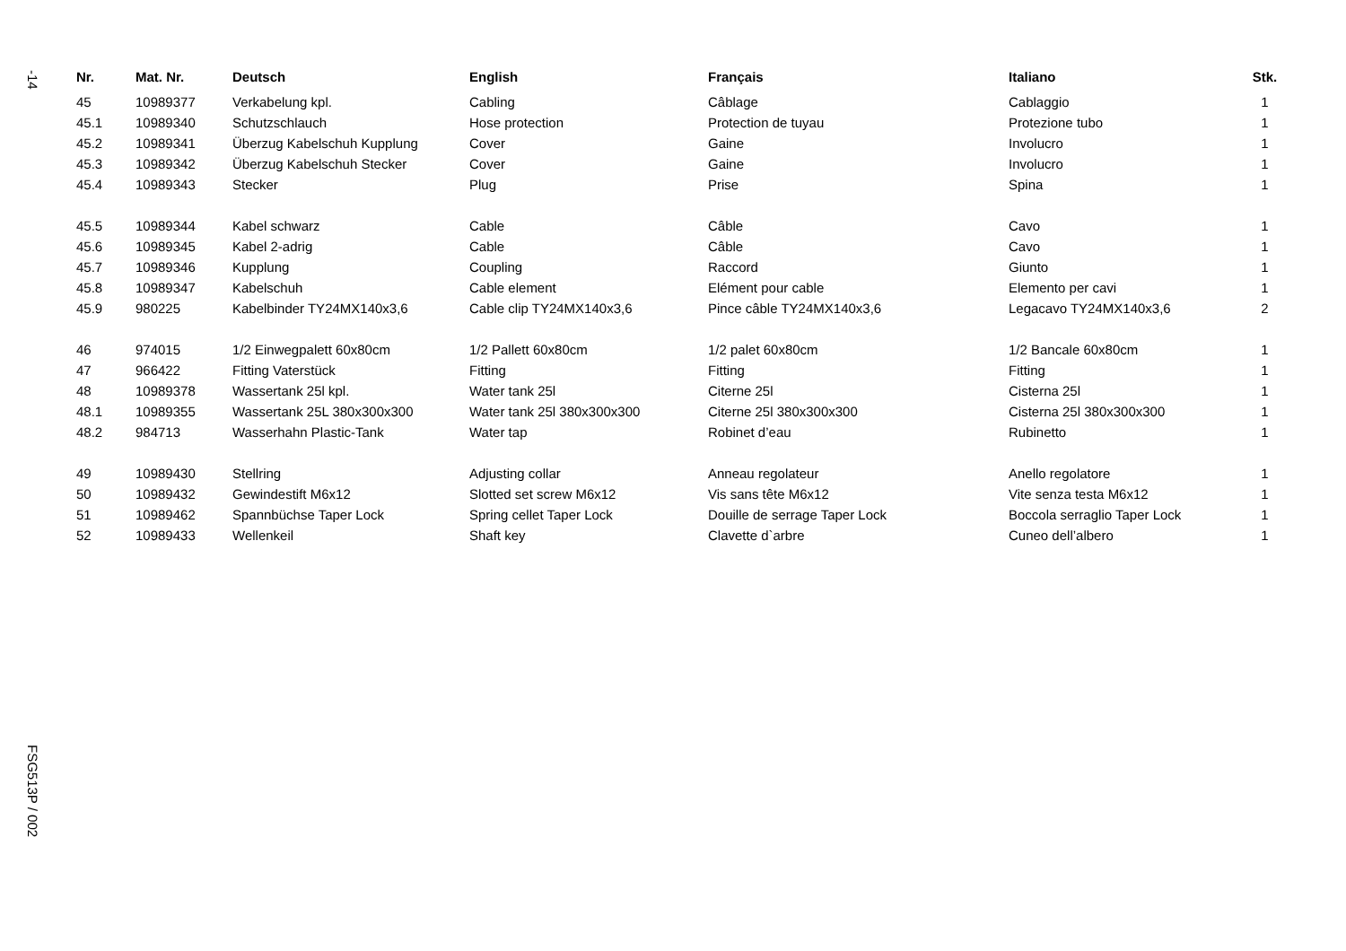-14
| Nr. | Mat. Nr. | Deutsch | English | Français | Italiano | Stk. |
| --- | --- | --- | --- | --- | --- | --- |
| 45 | 10989377 | Verkabelung kpl. | Cabling | Câblage | Cablaggio | 1 |
| 45.1 | 10989340 | Schutzschlauch | Hose protection | Protection de tuyau | Protezione tubo | 1 |
| 45.2 | 10989341 | Überzug Kabelschuh Kupplung | Cover | Gaine | Involucro | 1 |
| 45.3 | 10989342 | Überzug Kabelschuh Stecker | Cover | Gaine | Involucro | 1 |
| 45.4 | 10989343 | Stecker | Plug | Prise | Spina | 1 |
| 45.5 | 10989344 | Kabel schwarz | Cable | Câble | Cavo | 1 |
| 45.6 | 10989345 | Kabel 2-adrig | Cable | Câble | Cavo | 1 |
| 45.7 | 10989346 | Kupplung | Coupling | Raccord | Giunto | 1 |
| 45.8 | 10989347 | Kabelschuh | Cable element | Elément pour cable | Elemento per cavi | 1 |
| 45.9 | 980225 | Kabelbinder TY24MX140x3,6 | Cable clip TY24MX140x3,6 | Pince câble TY24MX140x3,6 | Legacavo TY24MX140x3,6 | 2 |
| 46 | 974015 | 1/2 Einwegpalett 60x80cm | 1/2 Pallett 60x80cm | 1/2 palet 60x80cm | 1/2 Bancale 60x80cm | 1 |
| 47 | 966422 | Fitting Vaterstück | Fitting | Fitting | Fitting | 1 |
| 48 | 10989378 | Wassertank 25l kpl. | Water tank 25l | Citerne 25l | Cisterna 25l | 1 |
| 48.1 | 10989355 | Wassertank 25L 380x300x300 | Water tank 25l 380x300x300 | Citerne 25l 380x300x300 | Cisterna 25l 380x300x300 | 1 |
| 48.2 | 984713 | Wasserhahn Plastic-Tank | Water tap | Robinet d’eau | Rubinetto | 1 |
| 49 | 10989430 | Stellring | Adjusting collar | Anneau regolateur | Anello regolatore | 1 |
| 50 | 10989432 | Gewindestift M6x12 | Slotted set screw M6x12 | Vis sans tête M6x12 | Vite senza testa M6x12 | 1 |
| 51 | 10989462 | Spannbüchse Taper Lock | Spring cellet Taper Lock | Douille de serrage Taper Lock | Boccola serraglio Taper Lock | 1 |
| 52 | 10989433 | Wellenkeil | Shaft key | Clavette d`arbre | Cuneo dell’albero | 1 |
FSG513P / 002